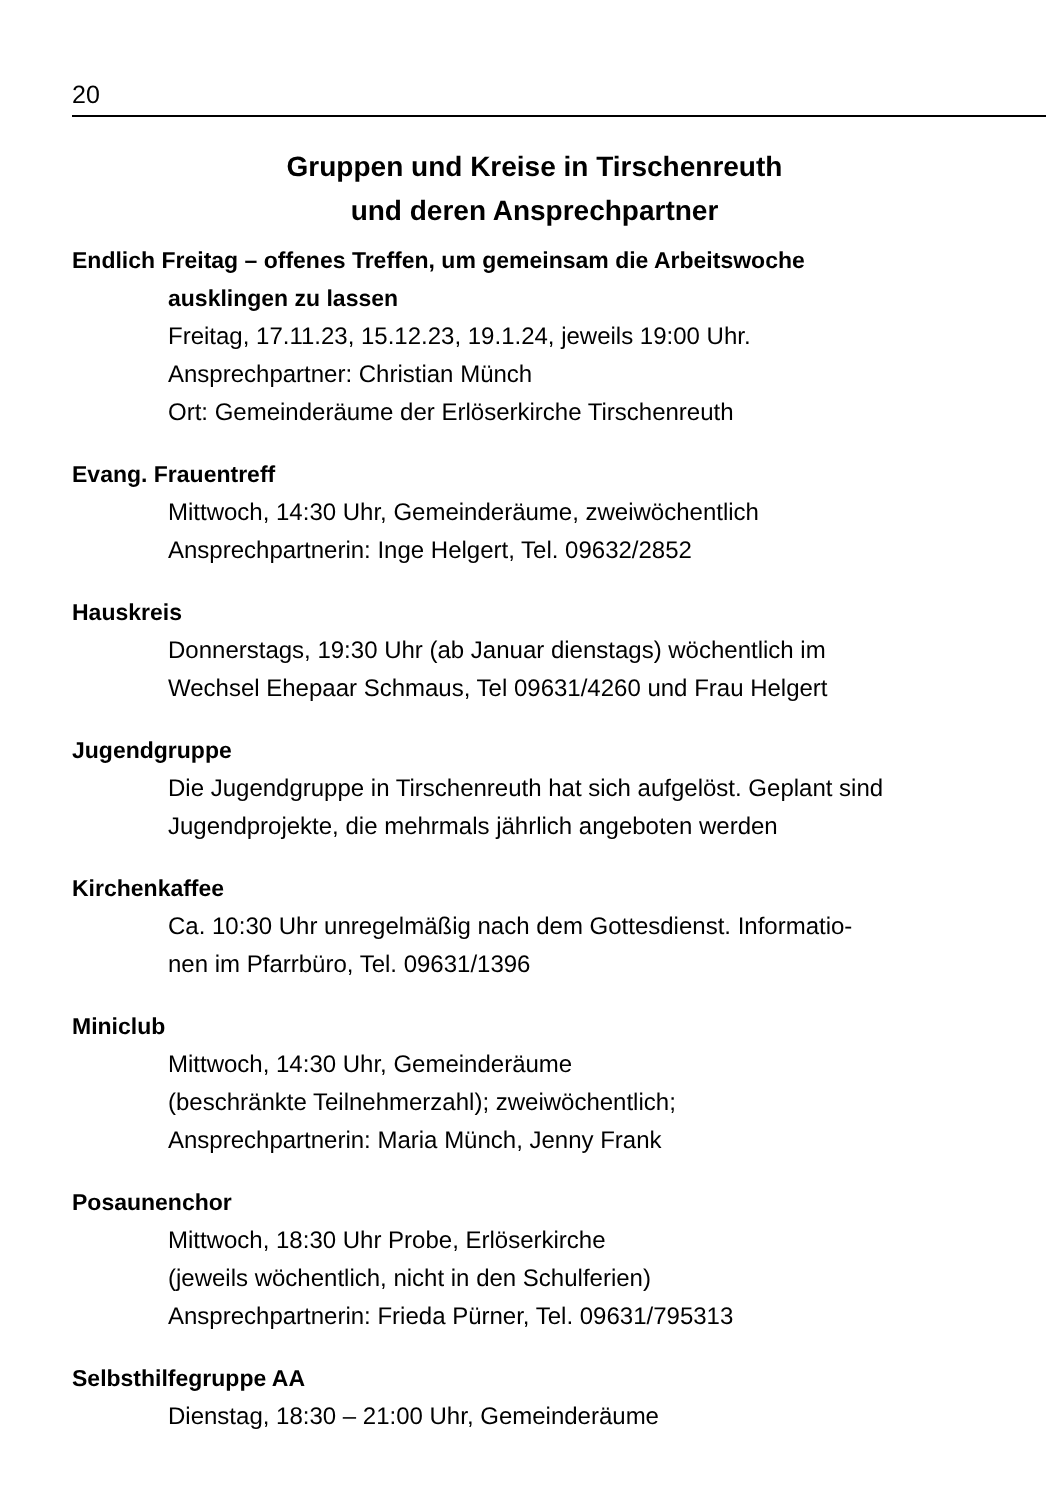20
Gruppen und Kreise in Tirschenreuth
und deren Ansprechpartner
Endlich Freitag – offenes Treffen, um gemeinsam die Arbeitswoche
ausklingen zu lassen
Freitag, 17.11.23, 15.12.23, 19.1.24, jeweils 19:00 Uhr.
Ansprechpartner: Christian Münch
Ort: Gemeinderäume der Erlöserkirche Tirschenreuth
Evang. Frauentreff
Mittwoch, 14:30 Uhr, Gemeinderäume, zweiwöchentlich
Ansprechpartnerin: Inge Helgert, Tel. 09632/2852
Hauskreis
Donnerstags, 19:30 Uhr (ab Januar dienstags) wöchentlich im
Wechsel Ehepaar Schmaus, Tel 09631/4260 und Frau Helgert
Jugendgruppe
Die Jugendgruppe in Tirschenreuth hat sich aufgelöst. Geplant sind
Jugendprojekte, die mehrmals jährlich angeboten werden
Kirchenkaffee
Ca. 10:30 Uhr unregelmäßig nach dem Gottesdienst. Informatio-
nen im Pfarrbüro, Tel. 09631/1396
Miniclub
Mittwoch, 14:30 Uhr, Gemeinderäume
(beschränkte Teilnehmerzahl); zweiwöchentlich;
Ansprechpartnerin: Maria Münch, Jenny Frank
Posaunenchor
Mittwoch, 18:30 Uhr Probe, Erlöserkirche
(jeweils wöchentlich, nicht in den Schulferien)
Ansprechpartnerin: Frieda Pürner, Tel. 09631/795313
Selbsthilfegruppe AA
Dienstag, 18:30 – 21:00 Uhr, Gemeinderäume